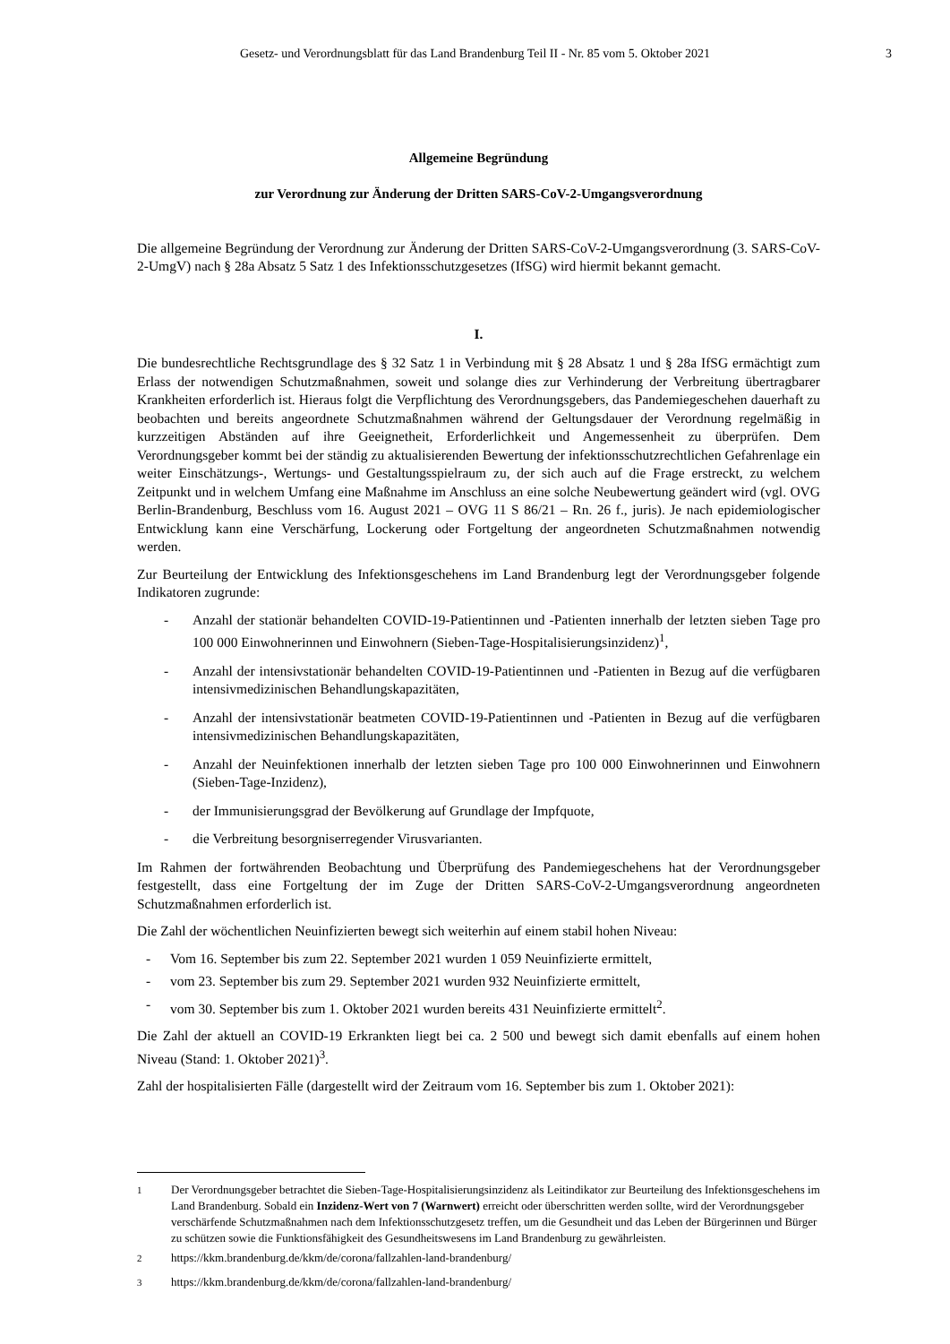Gesetz- und Verordnungsblatt für das Land Brandenburg Teil II - Nr. 85 vom 5. Oktober 2021 3
Allgemeine Begründung
zur Verordnung zur Änderung der Dritten SARS-CoV-2-Umgangsverordnung
Die allgemeine Begründung der Verordnung zur Änderung der Dritten SARS-CoV-2-Umgangsverordnung (3. SARS-CoV-2-UmgV) nach § 28a Absatz 5 Satz 1 des Infektionsschutzgesetzes (IfSG) wird hiermit bekannt gemacht.
I.
Die bundesrechtliche Rechtsgrundlage des § 32 Satz 1 in Verbindung mit § 28 Absatz 1 und § 28a IfSG ermächtigt zum Erlass der notwendigen Schutzmaßnahmen, soweit und solange dies zur Verhinderung der Verbreitung übertragbarer Krankheiten erforderlich ist. Hieraus folgt die Verpflichtung des Verordnungsgebers, das Pandemiegeschehen dauerhaft zu beobachten und bereits angeordnete Schutzmaßnahmen während der Geltungsdauer der Verordnung regelmäßig in kurzzeitigen Abständen auf ihre Geeignetheit, Erforderlichkeit und Angemessenheit zu überprüfen. Dem Verordnungsgeber kommt bei der ständig zu aktualisierenden Bewertung der infektionsschutzrechtlichen Gefahrenlage ein weiter Einschätzungs-, Wertungs- und Gestaltungsspielraum zu, der sich auch auf die Frage erstreckt, zu welchem Zeitpunkt und in welchem Umfang eine Maßnahme im Anschluss an eine solche Neubewertung geändert wird (vgl. OVG Berlin-Brandenburg, Beschluss vom 16. August 2021 – OVG 11 S 86/21 – Rn. 26 f., juris). Je nach epidemiologischer Entwicklung kann eine Verschärfung, Lockerung oder Fortgeltung der angeordneten Schutzmaßnahmen notwendig werden.
Zur Beurteilung der Entwicklung des Infektionsgeschehens im Land Brandenburg legt der Verordnungsgeber folgende Indikatoren zugrunde:
- Anzahl der stationär behandelten COVID-19-Patientinnen und -Patienten innerhalb der letzten sieben Tage pro 100 000 Einwohnerinnen und Einwohnern (Sieben-Tage-Hospitalisierungsinzidenz)<sup>1</sup>,
- Anzahl der intensivstationär behandelten COVID-19-Patientinnen und -Patienten in Bezug auf die verfügbaren intensivmedizinischen Behandlungskapazitäten,
- Anzahl der intensivstationär beatmeten COVID-19-Patientinnen und -Patienten in Bezug auf die verfügbaren intensivmedizinischen Behandlungskapazitäten,
- Anzahl der Neuinfektionen innerhalb der letzten sieben Tage pro 100 000 Einwohnerinnen und Einwohnern (Sieben-Tage-Inzidenz),
- der Immunisierungsgrad der Bevölkerung auf Grundlage der Impfquote,
- die Verbreitung besorgniserregender Virusvarianten.
Im Rahmen der fortwährenden Beobachtung und Überprüfung des Pandemiegeschehens hat der Verordnungsgeber festgestellt, dass eine Fortgeltung der im Zuge der Dritten SARS-CoV-2-Umgangsverordnung angeordneten Schutzmaßnahmen erforderlich ist.
Die Zahl der wöchentlichen Neuinfizierten bewegt sich weiterhin auf einem stabil hohen Niveau:
- Vom 16. September bis zum 22. September 2021 wurden 1 059 Neuinfizierte ermittelt,
- vom 23. September bis zum 29. September 2021 wurden 932 Neuinfizierte ermittelt,
- vom 30. September bis zum 1. Oktober 2021 wurden bereits 431 Neuinfizierte ermittelt<sup>2</sup>.
Die Zahl der aktuell an COVID-19 Erkrankten liegt bei ca. 2 500 und bewegt sich damit ebenfalls auf einem hohen Niveau (Stand: 1. Oktober 2021)<sup>3</sup>.
Zahl der hospitalisierten Fälle (dargestellt wird der Zeitraum vom 16. September bis zum 1. Oktober 2021):
<sup>1</sup> Der Verordnungsgeber betrachtet die Sieben-Tage-Hospitalisierungsinzidenz als Leitindikator zur Beurteilung des Infektionsgeschehens im Land Brandenburg. Sobald ein Inzidenz-Wert von 7 (Warnwert) erreicht oder überschritten werden sollte, wird der Verordnungsgeber verschärfende Schutzmaßnahmen nach dem Infektionsschutzgesetz treffen, um die Gesundheit und das Leben der Bürgerinnen und Bürger zu schützen sowie die Funktionsfähigkeit des Gesundheitswesens im Land Brandenburg zu gewährleisten.
<sup>2</sup> https://kkm.brandenburg.de/kkm/de/corona/fallzahlen-land-brandenburg/
<sup>3</sup> https://kkm.brandenburg.de/kkm/de/corona/fallzahlen-land-brandenburg/